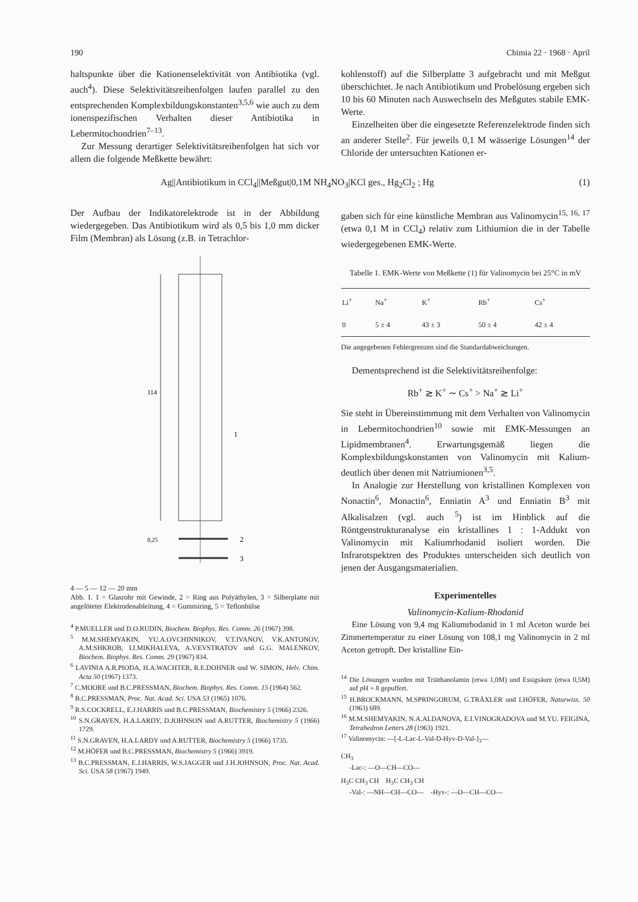190 Chimia 22 · 1968 · April
haltspunkte über die Kationenselektivität von Antibiotika (vgl. auch<sup>4</sup>). Diese Selektivitätsreihenfolgen laufen parallel zu den entsprechenden Komplexbildungskonstanten<sup>3,5,6</sup> wie auch zu dem ionenspezifischen Verhalten dieser Antibiotika in Lebermitochondrien<sup>7–13</sup>.
Zur Messung derartiger Selektivitätsreihenfolgen hat sich vor allem die folgende Meßkette bewährt:
kohlenstoff) auf die Silberplatte 3 aufgebracht und mit Meßgut überschichtet. Je nach Antibiotikum und Probelösung ergeben sich 10 bis 60 Minuten nach Auswechseln des Meßgutes stabile EMK-Werte.
Einzelheiten über die eingesetzte Referenzelektrode finden sich an anderer Stelle<sup>2</sup>. Für jeweils 0,1 M wässerige Lösungen<sup>14</sup> der Chloride der untersuchten Kationen er-
Ag||Antibiotikum in CCl<sub>4</sub>||Meßgut|0,1M NH<sub>4</sub>NO<sub>3</sub>|KCl ges., Hg<sub>2</sub>Cl<sub>2</sub> ; Hg (1)
Der Aufbau der Indikatorelektrode ist in der Abbildung wiedergegeben. Das Antibiotikum wird als 0,5 bis 1,0 mm dicker Film (Membran) als Lösung (z.B. in Tetrachlor-
114
1
2
3
0,25
4 — 5 — 12 — 20 mm
Abb. 1. 1 = Glasrohr mit Gewinde, 2 = Ring aus Polyäthylen, 3 = Silberplatte mit angelöteter Elektrodenableitung, 4 = Gummiring, 5 = Teflonhülse
<sup>4</sup> P.MUELLER und D.O.RUDIN, Biochem. Biophys. Res. Comm. 26 (1967) 398.
<sup>5</sup> M.M.SHEMYAKIN, YU.A.OVCHINNIKOV, V.T.IVANOV, V.K.ANTONOV, A.M.SHKROB, I.I.MIKHALEVA, A.V.EVSTRATOV und G.G. MALENKOV, Biochem. Biophys. Res. Comm. 29 (1967) 834.
<sup>6</sup> LAVINIA A.R.PIODA, H.A.WACHTER, R.E.DOHNER und W. SIMON, Helv. Chim. Acta 50 (1967) 1373.
<sup>7</sup> C.MOORE und B.C.PRESSMAN, Biochem. Biophys. Res. Comm. 15 (1964) 562.
<sup>8</sup> B.C.PRESSMAN, Proc. Nat. Acad. Sci. USA 53 (1965) 1076.
<sup>9</sup> R.S.COCKRELL, E.J.HARRIS und B.C.PRESSMAN, Biochemistry 5 (1966) 2326.
<sup>10</sup> S.N.GRAVEN, H.A.LARDY, D.JOHNSON und A.RUTTER, Biochemistry 5 (1966) 1729.
<sup>11</sup> S.N.GRAVEN, H.A.LARDY und A.RUTTER, Biochemistry 5 (1966) 1735.
<sup>12</sup> M.HÖFER und B.C.PRESSMAN, Biochemistry 5 (1966) 3919.
<sup>13</sup> B.C.PRESSMAN, E.J.HARRIS, W.S.JAGGER und J.H.JOHNSON, Proc. Nat. Acad. Sci. USA 58 (1967) 1949.
gaben sich für eine künstliche Membran aus Valinomycin<sup>15, 16, 17</sup> (etwa 0,1 M in CCl<sub>4</sub>) relativ zum Lithiumion die in der Tabelle wiedergegebenen EMK-Werte.
Tabelle 1. EMK-Werte von Meßkette (1) für Valinomycin bei 25°C in mV
| Li<sup>+</sup> | Na<sup>+</sup> | K<sup>+</sup> | Rb<sup>+</sup> | Cs<sup>+</sup> |
| --- | --- | --- | --- | --- |
| 0 | 5 ± 4 | 43 ± 3 | 50 ± 4 | 42 ± 4 |
Die angegebenen Fehlergrenzen sind die Standardabweichungen.
Dementsprechend ist die Selektivitätsreihenfolge:
Rb<sup>+</sup> ≳ K<sup>+</sup> ∼ Cs<sup>+</sup> > Na<sup>+</sup> ≳ Li<sup>+</sup>
Sie steht in Übereinstimmung mit dem Verhalten von Valinomycin in Lebermitochondrien<sup>10</sup> sowie mit EMK-Messungen an Lipidmembranen<sup>4</sup>. Erwartungsgemäß liegen die Komplexbildungskonstanten von Valinomycin mit Kalium- deutlich über denen mit Natriumionen<sup>3,5</sup>.
In Analogie zur Herstellung von kristallinen Komplexen von Nonactin<sup>6</sup>, Monactin<sup>6</sup>, Enniatin A<sup>3</sup> und Enniatin B<sup>3</sup> mit Alkalisalzen (vgl. auch <sup>5</sup>) ist im Hinblick auf die Röntgenstrukturanalyse ein kristallines 1 : 1-Addukt von Valinomycin mit Kaliumrhodanid isoliert worden. Die Infrarotspektren des Produktes unterscheiden sich deutlich von jenen der Ausgangsmaterialien.
Experimentelles
Valinomycin-Kalium-Rhodanid
Eine Lösung von 9,4 mg Kaliumrhodanid in 1 ml Aceton wurde bei Zimmertemperatur zu einer Lösung von 108,1 mg Valinomycin in 2 ml Aceton getropft. Der kristalline Ein-
<sup>14</sup> Die Lösungen wurden mit Triäthanolamin (etwa 1,0M) und Essigsäure (etwa 0,5M) auf p H = 8 gepuffert.
<sup>15</sup> H.BROCKMANN, M.SPRINGORUM, G.TRÄXLER und I.HÖFER, Naturwiss. 50 (1963) 689.
<sup>16</sup> M.M.SHEMYAKIN, N.A.ALDANOVA, E.I.VINOGRADOVA und M.YU. FEIGINA, Tetrahedron Letters 28 (1963) 1921.
<sup>17</sup> Valinomycin: —[-L-Lac-L-Val-D-Hyv-D-Val-]<sub>3</sub>—
CH<sub>3</sub>
-Lac-: —O—CH—CO—
H<sub>3</sub>C CH<sub>3</sub> CH H<sub>3</sub>C CH<sub>3</sub> CH
-Val-: —NH—CH—CO— -Hyv-: —O—CH—CO—